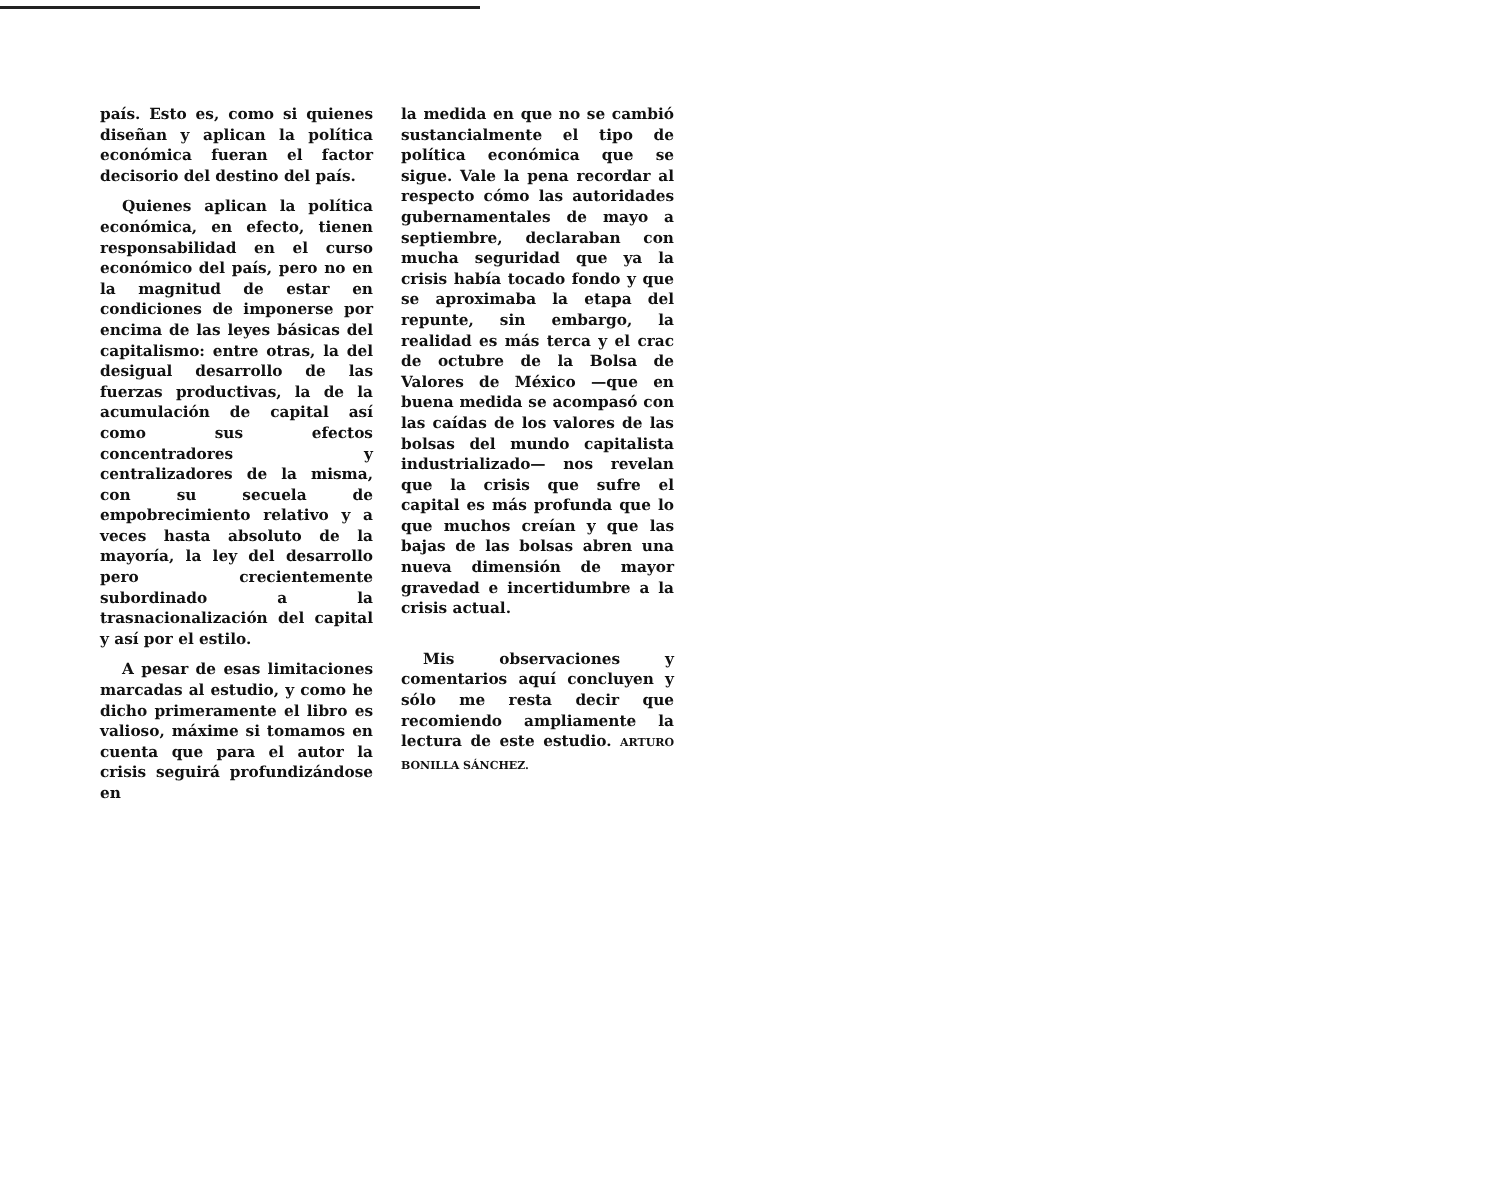país. Esto es, como si quienes diseñan y aplican la política económica fueran el factor decisorio del destino del país.
Quienes aplican la política económica, en efecto, tienen responsabilidad en el curso económico del país, pero no en la magnitud de estar en condiciones de imponerse por encima de las leyes básicas del capitalismo: entre otras, la del desigual desarrollo de las fuerzas productivas, la de la acumulación de capital así como sus efectos concentradores y centralizadores de la misma, con su secuela de empobrecimiento relativo y a veces hasta absoluto de la mayoría, la ley del desarrollo pero crecientemente subordinado a la trasnacionalización del capital y así por el estilo.
A pesar de esas limitaciones marcadas al estudio, y como he dicho primeramente el libro es valioso, máxime si tomamos en cuenta que para el autor la crisis seguirá profundizándose en
la medida en que no se cambió sustancialmente el tipo de política económica que se sigue. Vale la pena recordar al respecto cómo las autoridades gubernamentales de mayo a septiembre, declaraban con mucha seguridad que ya la crisis había tocado fondo y que se aproximaba la etapa del repunte, sin embargo, la realidad es más terca y el crac de octubre de la Bolsa de Valores de México —que en buena medida se acompasó con las caídas de los valores de las bolsas del mundo capitalista industrializado— nos revelan que la crisis que sufre el capital es más profunda que lo que muchos creían y que las bajas de las bolsas abren una nueva dimensión de mayor gravedad e incertidumbre a la crisis actual.
Mis observaciones y comentarios aquí concluyen y sólo me resta decir que recomiendo ampliamente la lectura de este estudio. ARTURO BONILLA SÁNCHEZ.